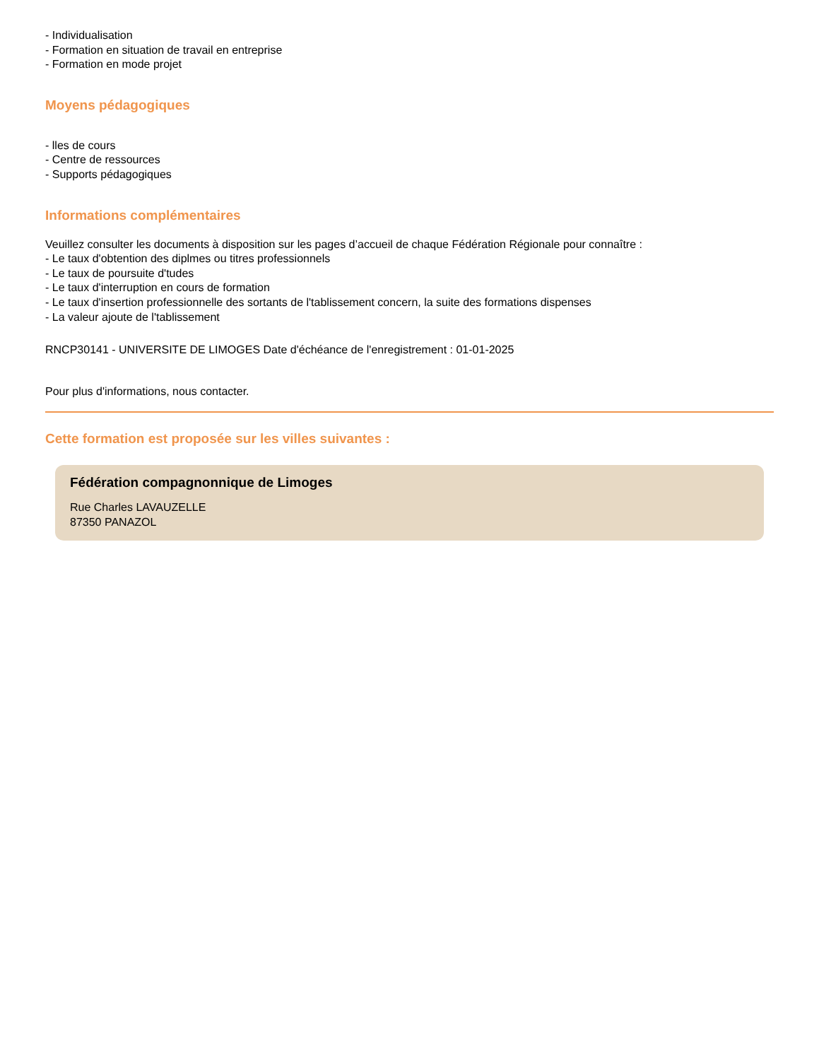- Individualisation
- Formation en situation de travail en entreprise
- Formation en mode projet
Moyens pédagogiques
- lles de cours
- Centre de ressources
- Supports pédagogiques
Informations complémentaires
Veuillez consulter les documents à disposition sur les pages d’accueil de chaque Fédération Régionale pour connaître :
- Le taux d'obtention des diplmes ou titres professionnels
- Le taux de poursuite d'tudes
- Le taux d'interruption en cours de formation
- Le taux d'insertion professionnelle des sortants de l'tablissement concern, la suite des formations dispenses
- La valeur ajoute de l'tablissement
RNCP30141 - UNIVERSITE DE LIMOGES Date d'échéance de l'enregistrement : 01-01-2025
Pour plus d'informations, nous contacter.
Cette formation est proposée sur les villes suivantes :
Fédération compagnonnique de Limoges
Rue Charles LAVAUZELLE
87350 PANAZOL